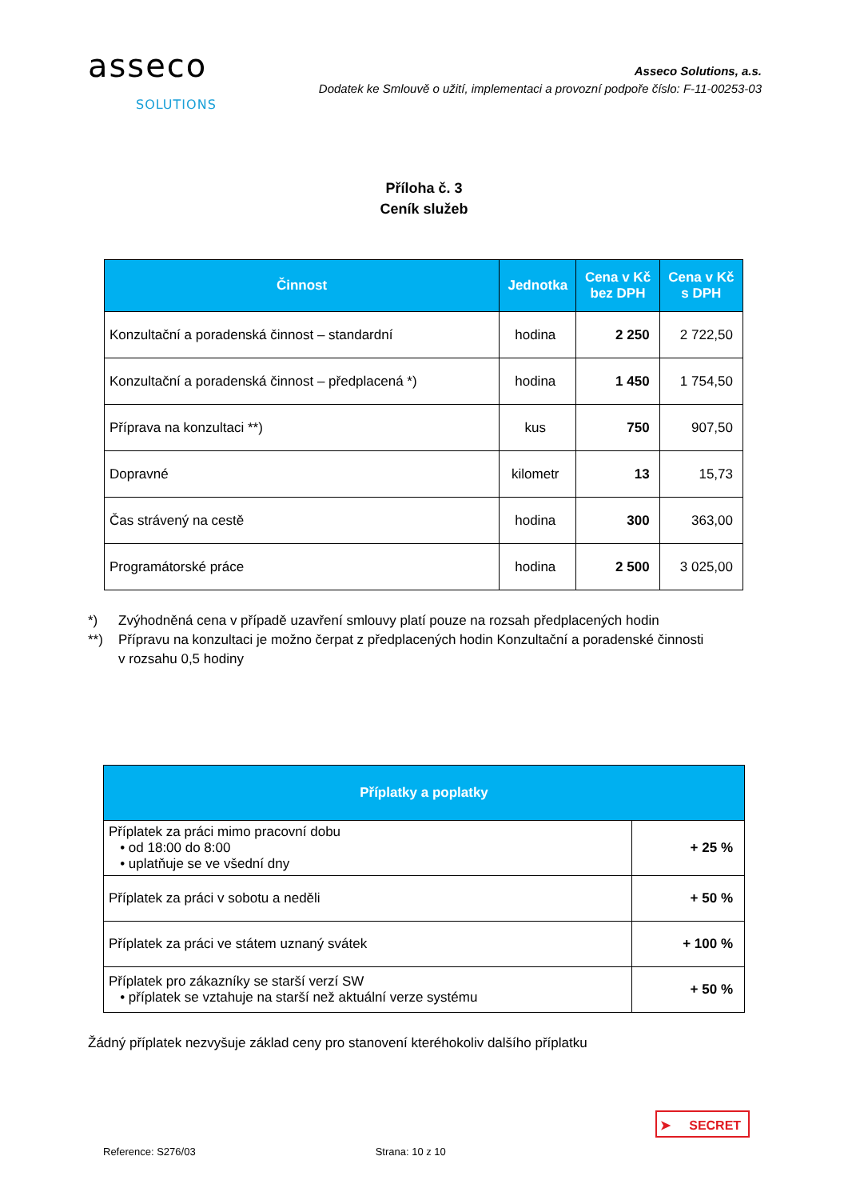asseco
SOLUTIONS
Asseco Solutions, a.s.
Dodatek ke Smlouvě o užití, implementaci a provozní podpoře číslo: F-11-00253-03
Příloha č. 3
Ceník služeb
| Činnost | Jednotka | Cena v Kč bez DPH | Cena v Kč s DPH |
| --- | --- | --- | --- |
| Konzultační a poradenská činnost – standardní | hodina | 2 250 | 2 722,50 |
| Konzultační a poradenská činnost – předplacená *) | hodina | 1 450 | 1 754,50 |
| Příprava na konzultaci **) | kus | 750 | 907,50 |
| Dopravné | kilometr | 13 | 15,73 |
| Čas strávený na cestě | hodina | 300 | 363,00 |
| Programátorské práce | hodina | 2 500 | 3 025,00 |
*) Zvýhodněná cena v případě uzavření smlouvy platí pouze na rozsah předplacených hodin
**) Přípravu na konzultaci je možno čerpat z předplacených hodin Konzultační a poradenské činnosti
v rozsahu 0,5 hodiny
| Příplatky a poplatky | |
| --- | --- |
| Příplatek za práci mimo pracovní dobu • od 18:00 do 8:00 • uplatňuje se ve všední dny | + 25 % |
| Příplatek za práci v sobotu a neděli | + 50 % |
| Příplatek za práci ve státem uznaný svátek | + 100 % |
| Příplatek pro zákazníky se starší verzí SW • příplatek se vztahuje na starší než aktuální verze systému | + 50 % |
Žádný příplatek nezvyšuje základ ceny pro stanovení kteréhokoliv dalšího příplatku
➤ SECRET
Reference: S276/03 Strana: 10 z 10